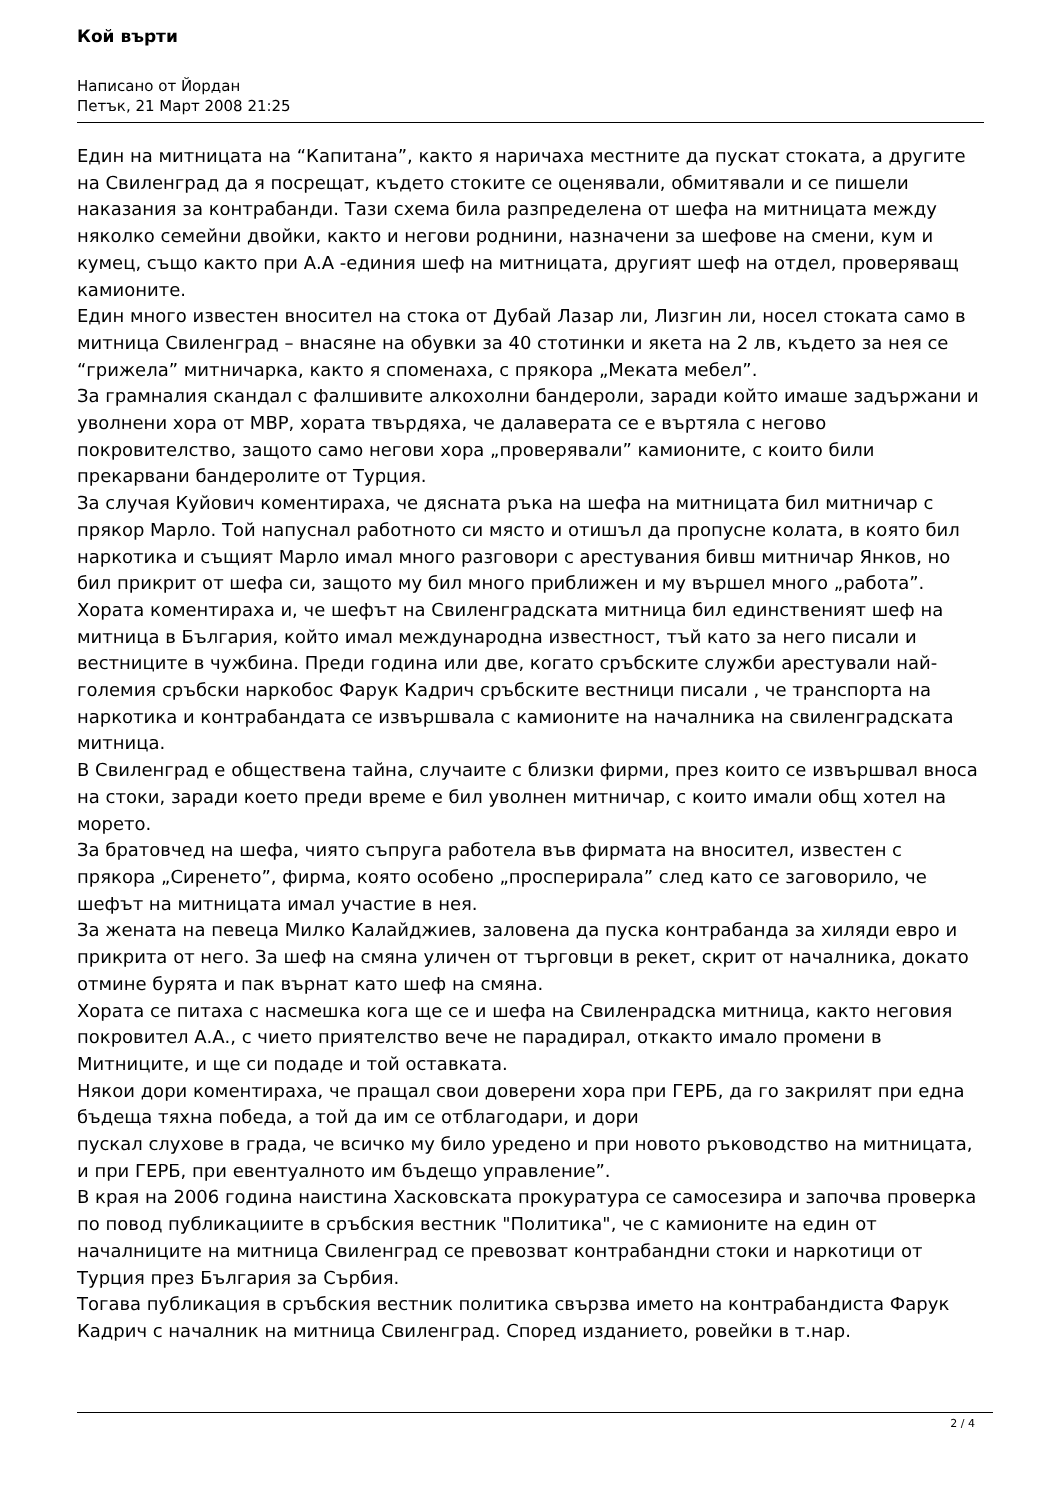Кой върти
Написано от Йордан
Петък, 21 Март 2008 21:25
Един на митницата на “Капитана”, както я наричаха местните да пускат стоката, а другите на Свиленград да я посрещат, където стоките се оценявали, обмитявали и се пишели наказания за контрабанди. Тази схема била разпределена от шефа на митницата между няколко семейни двойки, както и негови роднини, назначени за шефове на смени, кум и кумец, също както при А.А -единия шеф на митницата, другият шеф на отдел, проверяващ камионите.
Един много известен вносител на стока от Дубай Лазар ли, Лизгин ли, носел стоката само в митница Свиленград – внасяне на обувки за 40 стотинки и якета на 2 лв, където за нея се “грижела” митничарка, както я споменаха, с прякора „Меката мебел”.
За грамналия скандал с фалшивите алкохолни бандероли, заради който имаше задържани и уволнени хора от МВР, хората твърдяха, че далаверата се е въртяла с негово покровителство, защото само негови хора „проверявали” камионите, с които били прекарвани бандеролите от Турция.
За случая Куйович коментираха, че дясната ръка на шефа на митницата бил митничар с прякор Марло. Той напуснал работното си място и отишъл да пропусне колата, в която бил наркотика и същият Марло имал много разговори с арестувания бивш митничар Янков, но бил прикрит от шефа си, защото му бил много приближен и му вършел много „работа”.
Хората коментираха и, че шефът на Свиленградската митница бил единственият шеф на митница в България, който имал международна известност, тъй като за него писали и вестниците в чужбина. Преди година или две, когато сръбските служби арестували най-големия сръбски наркобос Фарук Кадрич сръбските вестници писали , че транспорта на наркотика и контрабандата се извършвала с камионите на началника на свиленградската митница.
В Свиленград е обществена тайна, случаите с близки фирми, през които се извършвал вноса на стоки, заради което преди време е бил уволнен митничар, с които имали общ хотел на морето.
За братовчед на шефа, чиято съпруга работела във фирмата на вносител, известен с прякора „Сиренето”, фирма, която особено „просперирала” след като се заговорило, че шефът на митницата имал участие в нея.
За жената на певеца Милко Калайджиев, заловена да пуска контрабанда за хиляди евро и прикрита от него. За шеф на смяна уличен от търговци в рекет, скрит от началника, докато отмине бурята и пак върнат като шеф на смяна.
Хората се питаха с насмешка кога ще се и шефа на Свиленрадска митница, както неговия покровител А.А., с чието приятелство вече не парадирал, откакто имало промени в Митниците, и ще си подаде и той оставката.
Някои дори коментираха, че пращал свои доверени хора при ГЕРБ, да го закрилят при една бъдеща тяхна победа, а той да им се отблагодари, и дори
пускал слухове в града, че всичко му било уредено и при новото ръководство на митницата, и при ГЕРБ, при евентуалното им бъдещо управление”.
В края на 2006 година наистина Хасковската прокуратура се самосезира и започва проверка по повод публикациите в сръбския вестник "Политика", че с камионите на един от началниците на митница Свиленград се превозват контрабандни стоки и наркотици от Турция през България за Сърбия.
Тогава публикация в сръбския вестник политика свързва името на контрабандиста Фарук Кадрич с началник на митница Свиленград. Според изданието, ровейки в т.нар.
2 / 4